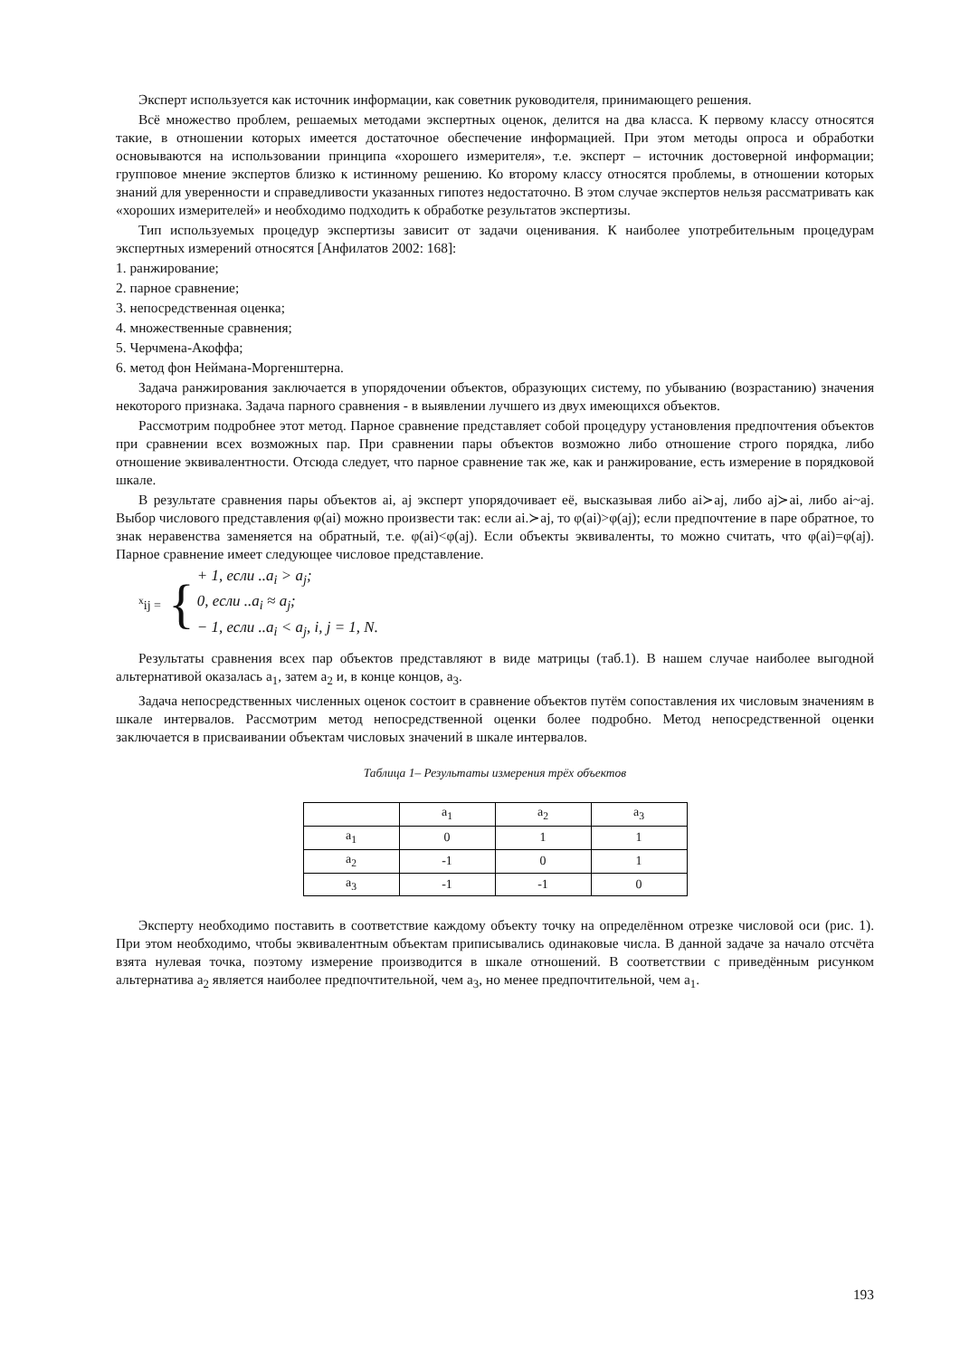Эксперт используется как источник информации, как советник руководителя, принимающего решения.
Всё множество проблем, решаемых методами экспертных оценок, делится на два класса. К первому классу относятся такие, в отношении которых имеется достаточное обеспечение информацией. При этом методы опроса и обработки основываются на использовании принципа «хорошего измерителя», т.е. эксперт – источник достоверной информации; групповое мнение экспертов близко к истинному решению. Ко второму классу относятся проблемы, в отношении которых знаний для уверенности и справедливости указанных гипотез недостаточно. В этом случае экспертов нельзя рассматривать как «хороших измерителей» и необходимо подходить к обработке результатов экспертизы.
Тип используемых процедур экспертизы зависит от задачи оценивания. К наиболее употребительным процедурам экспертных измерений относятся [Анфилатов 2002: 168]:
1. ранжирование;
2. парное сравнение;
3. непосредственная оценка;
4. множественные сравнения;
5. Черчмена-Акоффа;
6. метод фон Неймана-Моргенштерна.
Задача ранжирования заключается в упорядочении объектов, образующих систему, по убыванию (возрастанию) значения некоторого признака. Задача парного сравнения - в выявлении лучшего из двух имеющихся объектов.
Рассмотрим подробнее этот метод. Парное сравнение представляет собой процедуру установления предпочтения объектов при сравнении всех возможных пар. При сравнении пары объектов возможно либо отношение строго порядка, либо отношение эквивалентности. Отсюда следует, что парное сравнение так же, как и ранжирование, есть измерение в порядковой шкале.
В результате сравнения пары объектов ai, aj эксперт упорядочивает её, высказывая либо ai≻aj, либо aj≻ai, либо ai~aj. Выбор числового представления φ(ai) можно произвести так: если ai.≻aj, то φ(ai)>φ(aj); если предпочтение в паре обратное, то знак неравенства заменяется на обратный, т.е. φ(ai)<φ(aj). Если объекты эквиваленты, то можно считать, что φ(ai)=φ(aj). Парное сравнение имеет следующее числовое представление.
<sup>x</sup> ij = {
+ 1, если ..a<sub>i</sub> > a<sub>j</sub>;
0, если ..a<sub>i</sub> ≈ a<sub>j</sub>;
− 1, если ..a<sub>i</sub> < a<sub>j</sub>, i, j = 1, N.
Результаты сравнения всех пар объектов представляют в виде матрицы (таб.1). В нашем случае наиболее выгодной альтернативой оказалась a<sub>1</sub>, затем a<sub>2</sub> и, в конце концов, a<sub>3</sub>.
Задача непосредственных численных оценок состоит в сравнение объектов путём сопоставления их числовым значениям в шкале интервалов. Рассмотрим метод непосредственной оценки более подробно. Метод непосредственной оценки заключается в присваивании объектам числовых значений в шкале интервалов.
Таблица 1– Результаты измерения трёх объектов
| | a<sub>1</sub> | a<sub>2</sub> | a<sub>3</sub> |
| a<sub>1</sub> | 0 | 1 | 1 |
| a<sub>2</sub> | -1 | 0 | 1 |
| a<sub>3</sub> | -1 | -1 | 0 |
Эксперту необходимо поставить в соответствие каждому объекту точку на определённом отрезке числовой оси (рис. 1). При этом необходимо, чтобы эквивалентным объектам приписывались одинаковые числа. В данной задаче за начало отсчёта взята нулевая точка, поэтому измерение производится в шкале отношений. В соответствии с приведённым рисунком альтернатива a<sub>2</sub> является наиболее предпочтительной, чем a<sub>3</sub>, но менее предпочтительной, чем a<sub>1</sub>.
193